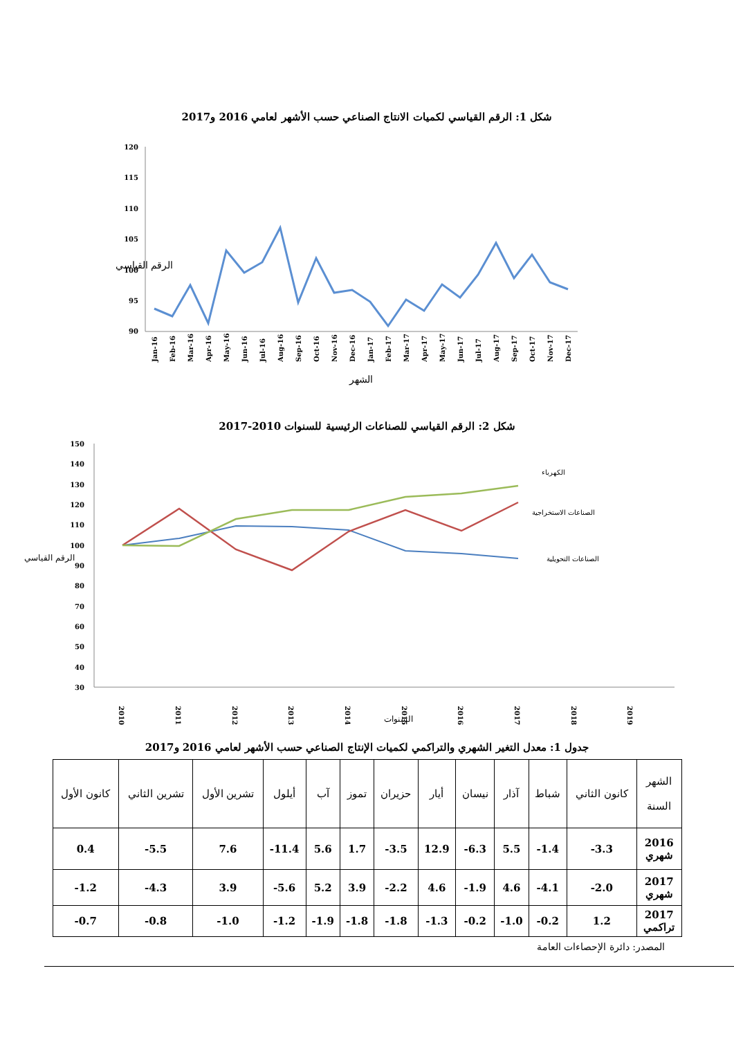شكل 1: الرقم القياسي لكميات الانتاج الصناعي حسب الأشهر لعامي 2016 و2017
120
115
110
105
100
95
90
الرقم القياسي
Jan-16
Feb-16
Mar-16
Apr-16
May-16
Jun-16
Jul-16
Aug-16
Sep-16
Oct-16
Nov-16
Dec-16
Jan-17
Feb-17
Mar-17
Apr-17
May-17
Jun-17
Jul-17
Aug-17
Sep-17
Oct-17
Nov-17
Dec-17
الشهر
شكل 2: الرقم القياسي للصناعات الرئيسية للسنوات 2010-2017
150
140
130
120
110
100
90
80
70
60
50
40
30
الرقم القياسي
الكهرباء
الصناعات الاستخراجية
الصناعات التحويلية
2010
2011
2012
2013
2014
2015
2016
2017
2018
2019
السنوات
جدول 1: معدل التغير الشهري والتراكمي لكميات الإنتاج الصناعي حسب الأشهر لعامي 2016 و2017
| الشهر السنة | كانون الثاني | شباط | آذار | نيسان | أيار | حزيران | تموز | آب | أيلول | تشرين الأول | تشرين الثاني | كانون الأول |
| --- | --- | --- | --- | --- | --- | --- | --- | --- | --- | --- | --- | --- |
| 2016 شهري | 3.3- | 1.4- | 5.5 | 6.3- | 12.9 | 3.5- | 1.7 | 5.6 | 11.4- | 7.6 | 5.5- | 0.4 |
| 2017 شهري | 2.0- | 4.1- | 4.6 | 1.9- | 4.6 | 2.2- | 3.9 | 5.2 | 5.6- | 3.9 | 4.3- | 1.2- |
| 2017 تراكمي | 1.2 | 0.2- | 1.0- | 0.2- | 1.3- | 1.8- | 1.8- | 1.9- | 1.2- | 1.0- | 0.8- | 0.7- |
المصدر: دائرة الإحصاءات العامة